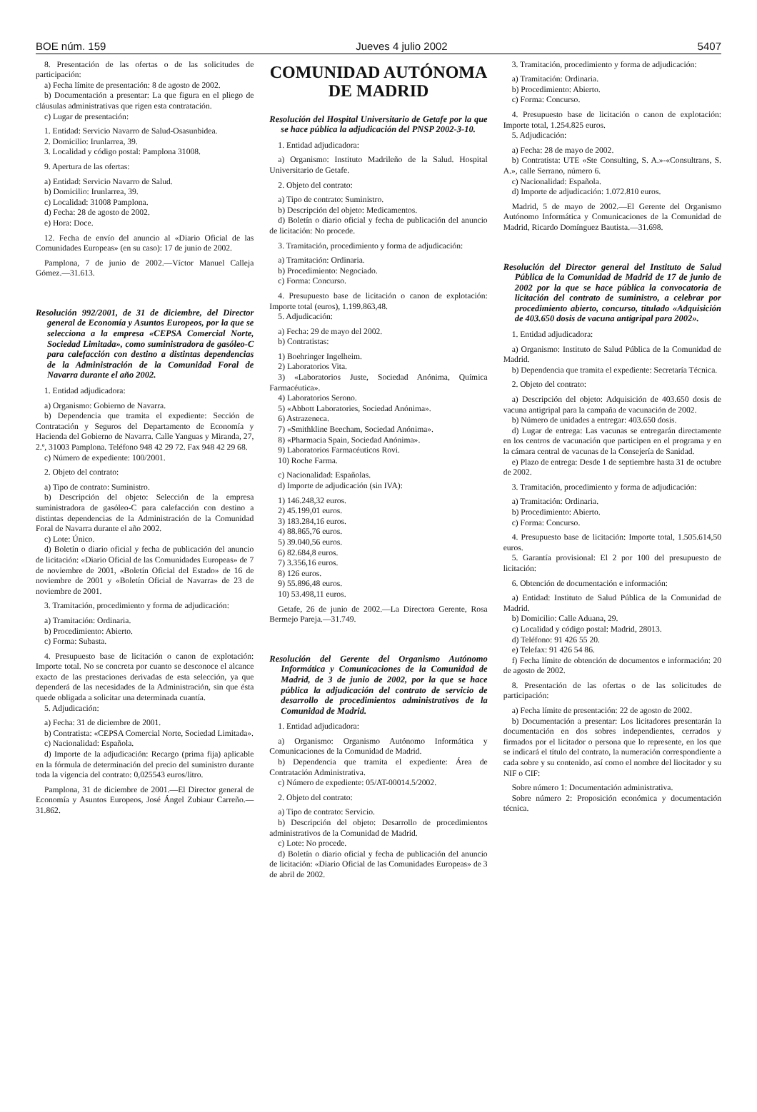BOE núm. 159 Jueves 4 julio 2002 5407
8. Presentación de las ofertas o de las solicitudes de participación:
a) Fecha límite de presentación: 8 de agosto de 2002.
b) Documentación a presentar: La que figura en el pliego de cláusulas administrativas que rigen esta contratación.
c) Lugar de presentación:
1. Entidad: Servicio Navarro de Salud-Osasunbidea.
2. Domicilio: Irunlarrea, 39.
3. Localidad y código postal: Pamplona 31008.
9. Apertura de las ofertas:
a) Entidad: Servicio Navarro de Salud.
b) Domicilio: Irunlarrea, 39.
c) Localidad: 31008 Pamplona.
d) Fecha: 28 de agosto de 2002.
e) Hora: Doce.
12. Fecha de envío del anuncio al «Diario Oficial de las Comunidades Europeas» (en su caso): 17 de junio de 2002.
Pamplona, 7 de junio de 2002.—Víctor Manuel Calleja Gómez.—31.613.
Resolución 992/2001, de 31 de diciembre, del Director general de Economía y Asuntos Europeos, por la que se selecciona a la empresa «CEPSA Comercial Norte, Sociedad Limitada», como suministradora de gasóleo-C para calefacción con destino a distintas dependencias de la Administración de la Comunidad Foral de Navarra durante el año 2002.
1. Entidad adjudicadora:
a) Organismo: Gobierno de Navarra.
b) Dependencia que tramita el expediente: Sección de Contratación y Seguros del Departamento de Economía y Hacienda del Gobierno de Navarra. Calle Yanguas y Miranda, 27, 2.º, 31003 Pamplona. Teléfono 948 42 29 72. Fax 948 42 29 68.
c) Número de expediente: 100/2001.
2. Objeto del contrato:
a) Tipo de contrato: Suministro.
b) Descripción del objeto: Selección de la empresa suministradora de gasóleo-C para calefacción con destino a distintas dependencias de la Administración de la Comunidad Foral de Navarra durante el año 2002.
c) Lote: Único.
d) Boletín o diario oficial y fecha de publicación del anuncio de licitación: «Diario Oficial de las Comunidades Europeas» de 7 de noviembre de 2001, «Boletín Oficial del Estado» de 16 de noviembre de 2001 y «Boletín Oficial de Navarra» de 23 de noviembre de 2001.
3. Tramitación, procedimiento y forma de adjudicación:
a) Tramitación: Ordinaria.
b) Procedimiento: Abierto.
c) Forma: Subasta.
4. Presupuesto base de licitación o canon de explotación: Importe total. No se concreta por cuanto se desconoce el alcance exacto de las prestaciones derivadas de esta selección, ya que dependerá de las necesidades de la Administración, sin que ésta quede obligada a solicitar una determinada cuantía.
5. Adjudicación:
a) Fecha: 31 de diciembre de 2001.
b) Contratista: «CEPSA Comercial Norte, Sociedad Limitada».
c) Nacionalidad: Española.
d) Importe de la adjudicación: Recargo (prima fija) aplicable en la fórmula de determinación del precio del suministro durante toda la vigencia del contrato: 0,025543 euros/litro.
Pamplona, 31 de diciembre de 2001.—El Director general de Economía y Asuntos Europeos, José Ángel Zubiaur Carreño.—31.862.
COMUNIDAD AUTÓNOMA
DE MADRID
Resolución del Hospital Universitario de Getafe por la que se hace pública la adjudicación del PNSP 2002-3-10.
1. Entidad adjudicadora:
a) Organismo: Instituto Madrileño de la Salud. Hospital Universitario de Getafe.
2. Objeto del contrato:
a) Tipo de contrato: Suministro.
b) Descripción del objeto: Medicamentos.
d) Boletín o diario oficial y fecha de publicación del anuncio de licitación: No procede.
3. Tramitación, procedimiento y forma de adjudicación:
a) Tramitación: Ordinaria.
b) Procedimiento: Negociado.
c) Forma: Concurso.
4. Presupuesto base de licitación o canon de explotación: Importe total (euros), 1.199.863,48.
5. Adjudicación:
a) Fecha: 29 de mayo del 2002.
b) Contratistas:
1) Boehringer Ingelheim.
2) Laboratorios Vita.
3) «Laboratorios Juste, Sociedad Anónima, Química Farmacéutica».
4) Laboratorios Serono.
5) «Abbott Laboratories, Sociedad Anónima».
6) Astrazeneca.
7) «Smithkline Beecham, Sociedad Anónima».
8) «Pharmacia Spain, Sociedad Anónima».
9) Laboratorios Farmacéuticos Rovi.
10) Roche Farma.
c) Nacionalidad: Españolas.
d) Importe de adjudicación (sin IVA):
1) 146.248,32 euros.
2) 45.199,01 euros.
3) 183.284,16 euros.
4) 88.865,76 euros.
5) 39.040,56 euros.
6) 82.684,8 euros.
7) 3.356,16 euros.
8) 126 euros.
9) 55.896,48 euros.
10) 53.498,11 euros.
Getafe, 26 de junio de 2002.—La Directora Gerente, Rosa Bermejo Pareja.—31.749.
Resolución del Gerente del Organismo Autónomo Informática y Comunicaciones de la Comunidad de Madrid, de 3 de junio de 2002, por la que se hace pública la adjudicación del contrato de servicio de desarrollo de procedimientos administrativos de la Comunidad de Madrid.
1. Entidad adjudicadora:
a) Organismo: Organismo Autónomo Informática y Comunicaciones de la Comunidad de Madrid.
b) Dependencia que tramita el expediente: Área de Contratación Administrativa.
c) Número de expediente: 05/AT-00014.5/2002.
2. Objeto del contrato:
a) Tipo de contrato: Servicio.
b) Descripción del objeto: Desarrollo de procedimientos administrativos de la Comunidad de Madrid.
c) Lote: No procede.
d) Boletín o diario oficial y fecha de publicación del anuncio de licitación: «Diario Oficial de las Comunidades Europeas» de 3 de abril de 2002.
3. Tramitación, procedimiento y forma de adjudicación:
a) Tramitación: Ordinaria.
b) Procedimiento: Abierto.
c) Forma: Concurso.
4. Presupuesto base de licitación o canon de explotación: Importe total, 1.254.825 euros.
5. Adjudicación:
a) Fecha: 28 de mayo de 2002.
b) Contratista: UTE «Ste Consulting, S. A.»-«Consultrans, S. A.», calle Serrano, número 6.
c) Nacionalidad: Española.
d) Importe de adjudicación: 1.072.810 euros.
Madrid, 5 de mayo de 2002.—El Gerente del Organismo Autónomo Informática y Comunicaciones de la Comunidad de Madrid, Ricardo Domínguez Bautista.—31.698.
Resolución del Director general del Instituto de Salud Pública de la Comunidad de Madrid de 17 de junio de 2002 por la que se hace pública la convocatoria de licitación del contrato de suministro, a celebrar por procedimiento abierto, concurso, titulado «Adquisición de 403.650 dosis de vacuna antigripal para 2002».
1. Entidad adjudicadora:
a) Organismo: Instituto de Salud Pública de la Comunidad de Madrid.
b) Dependencia que tramita el expediente: Secretaría Técnica.
2. Objeto del contrato:
a) Descripción del objeto: Adquisición de 403.650 dosis de vacuna antigripal para la campaña de vacunación de 2002.
b) Número de unidades a entregar: 403.650 dosis.
d) Lugar de entrega: Las vacunas se entregarán directamente en los centros de vacunación que participen en el programa y en la cámara central de vacunas de la Consejería de Sanidad.
e) Plazo de entrega: Desde 1 de septiembre hasta 31 de octubre de 2002.
3. Tramitación, procedimiento y forma de adjudicación:
a) Tramitación: Ordinaria.
b) Procedimiento: Abierto.
c) Forma: Concurso.
4. Presupuesto base de licitación: Importe total, 1.505.614,50 euros.
5. Garantía provisional: El 2 por 100 del presupuesto de licitación:
6. Obtención de documentación e información:
a) Entidad: Instituto de Salud Pública de la Comunidad de Madrid.
b) Domicilio: Calle Aduana, 29.
c) Localidad y código postal: Madrid, 28013.
d) Teléfono: 91 426 55 20.
e) Telefax: 91 426 54 86.
f) Fecha límite de obtención de documentos e información: 20 de agosto de 2002.
8. Presentación de las ofertas o de las solicitudes de participación:
a) Fecha límite de presentación: 22 de agosto de 2002.
b) Documentación a presentar: Los licitadores presentarán la documentación en dos sobres independientes, cerrados y firmados por el licitador o persona que lo represente, en los que se indicará el título del contrato, la numeración correspondiente a cada sobre y su contenido, así como el nombre del liocitador y su NIF o CIF:
Sobre número 1: Documentación administrativa.
Sobre número 2: Proposición económica y documentación técnica.